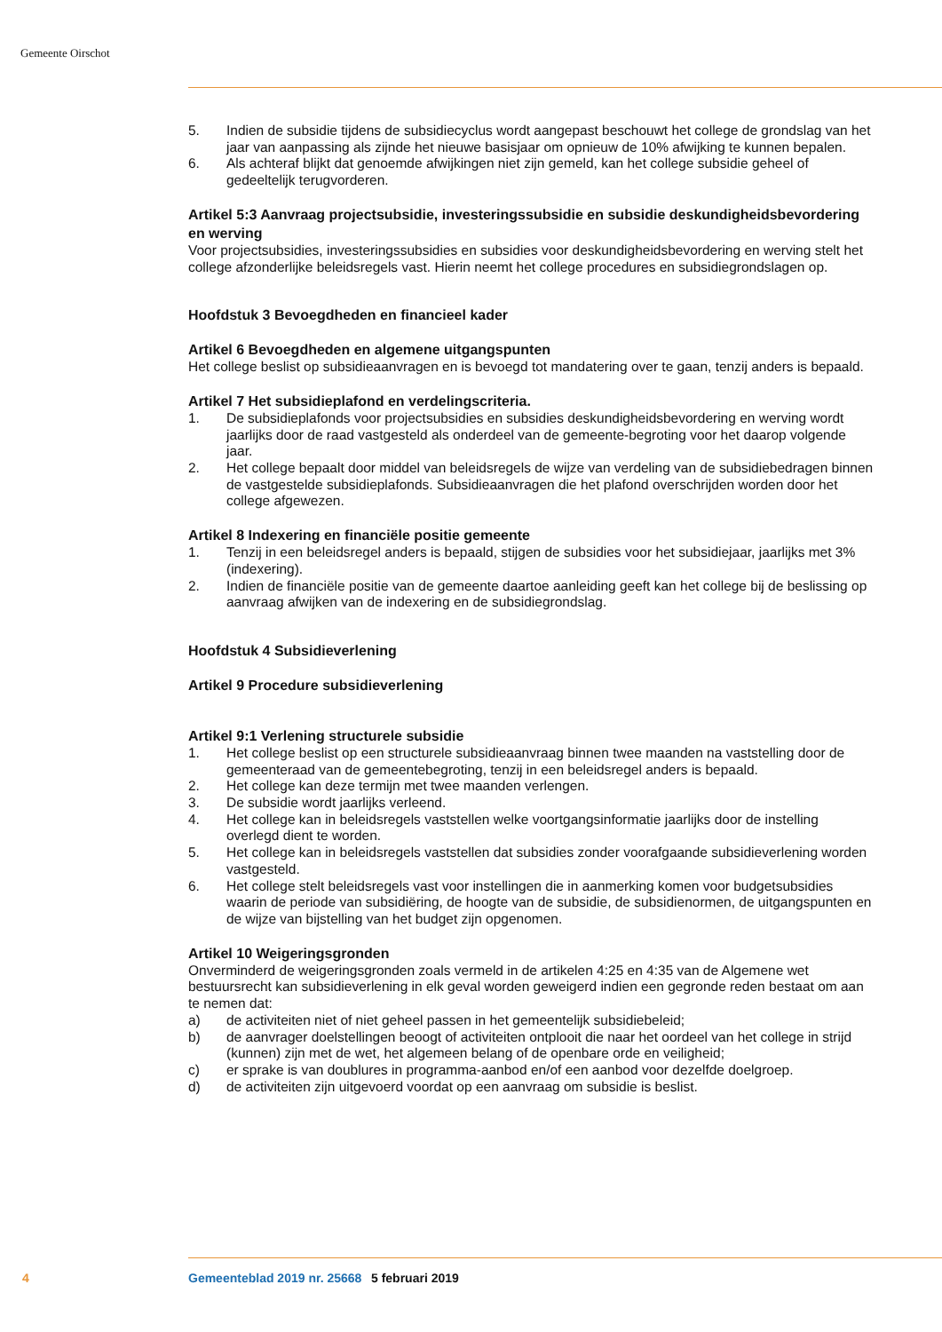Gemeente Oirschot
5. Indien de subsidie tijdens de subsidiecyclus wordt aangepast beschouwt het college de grondslag van het jaar van aanpassing als zijnde het nieuwe basisjaar om opnieuw de 10% afwijking te kunnen bepalen.
6. Als achteraf blijkt dat genoemde afwijkingen niet zijn gemeld, kan het college subsidie geheel of gedeeltelijk terugvorderen.
Artikel 5:3 Aanvraag projectsubsidie, investeringssubsidie en subsidie deskundigheidsbevordering en werving
Voor projectsubsidies, investeringssubsidies en subsidies voor deskundigheidsbevordering en werving stelt het college afzonderlijke beleidsregels vast. Hierin neemt het college procedures en subsidiegrondslagen op.
Hoofdstuk 3 Bevoegdheden en financieel kader
Artikel 6 Bevoegdheden en algemene uitgangspunten
Het college beslist op subsidieaanvragen en is bevoegd tot mandatering over te gaan, tenzij anders is bepaald.
Artikel 7 Het subsidieplafond en verdelingscriteria.
1. De subsidieplafonds voor projectsubsidies en subsidies deskundigheidsbevordering en werving wordt jaarlijks door de raad vastgesteld als onderdeel van de gemeente-begroting voor het daarop volgende jaar.
2. Het college bepaalt door middel van beleidsregels de wijze van verdeling van de subsidiebedragen binnen de vastgestelde subsidieplafonds. Subsidieaanvragen die het plafond overschrijden worden door het college afgewezen.
Artikel 8 Indexering en financiële positie gemeente
1. Tenzij in een beleidsregel anders is bepaald, stijgen de subsidies voor het subsidiejaar, jaarlijks met 3% (indexering).
2. Indien de financiële positie van de gemeente daartoe aanleiding geeft kan het college bij de beslissing op aanvraag afwijken van de indexering en de subsidiegrondslag.
Hoofdstuk 4 Subsidieverlening
Artikel 9 Procedure subsidieverlening
Artikel 9:1 Verlening structurele subsidie
1. Het college beslist op een structurele subsidieaanvraag binnen twee maanden na vaststelling door de gemeenteraad van de gemeentebegroting, tenzij in een beleidsregel anders is bepaald.
2. Het college kan deze termijn met twee maanden verlengen.
3. De subsidie wordt jaarlijks verleend.
4. Het college kan in beleidsregels vaststellen welke voortgangsinformatie jaarlijks door de instelling overlegd dient te worden.
5. Het college kan in beleidsregels vaststellen dat subsidies zonder voorafgaande subsidieverlening worden vastgesteld.
6. Het college stelt beleidsregels vast voor instellingen die in aanmerking komen voor budgetsubsidies waarin de periode van subsidiëring, de hoogte van de subsidie, de subsidienormen, de uitgangspunten en de wijze van bijstelling van het budget zijn opgenomen.
Artikel 10 Weigeringsgronden
Onverminderd de weigeringsgronden zoals vermeld in de artikelen 4:25 en 4:35 van de Algemene wet bestuursrecht kan subsidieverlening in elk geval worden geweigerd indien een gegronde reden bestaat om aan te nemen dat:
a) de activiteiten niet of niet geheel passen in het gemeentelijk subsidiebeleid;
b) de aanvrager doelstellingen beoogt of activiteiten ontplooit die naar het oordeel van het college in strijd (kunnen) zijn met de wet, het algemeen belang of de openbare orde en veiligheid;
c) er sprake is van doublures in programma-aanbod en/of een aanbod voor dezelfde doelgroep.
d) de activiteiten zijn uitgevoerd voordat op een aanvraag om subsidie is beslist.
4 Gemeenteblad 2019 nr. 25668 5 februari 2019